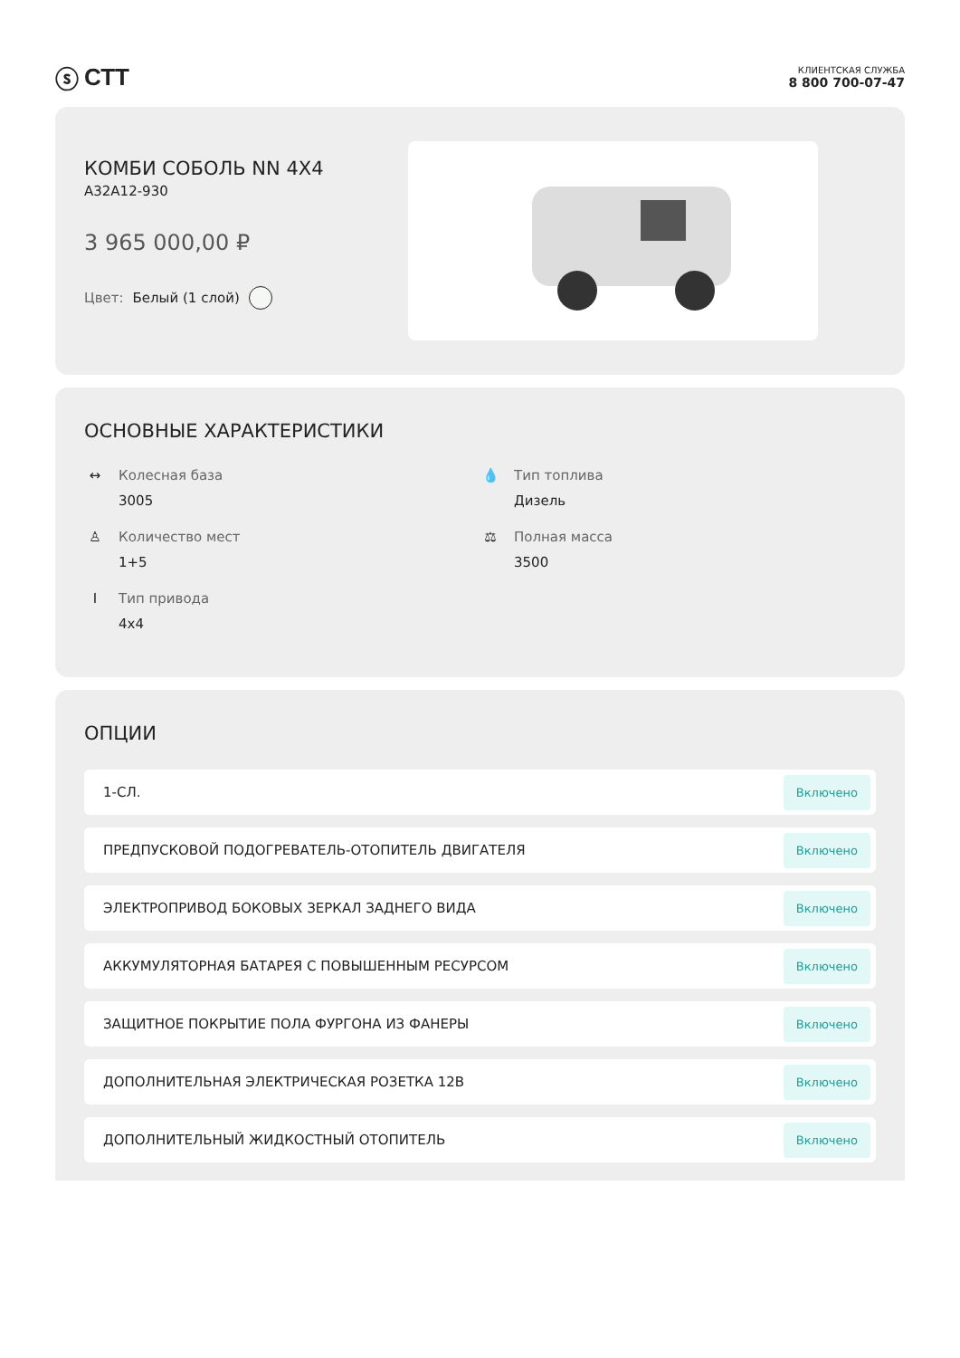ⓢ СТТ
КЛИЕНТСКАЯ СЛУЖБА
8 800 700-07-47
КОМБИ СОБОЛЬ NN 4X4
А32А12-930
3 965 000,00 ₽
Цвет: Белый (1 слой)
ОСНОВНЫЕ ХАРАКТЕРИСТИКИ
↔ Колесная база
3005
💧 Тип топлива
Дизель
♙ Количество мест
1+5
⚖ Полная масса
3500
Ӏ Тип привода
4x4
ОПЦИИ
1-СЛ. Включено
ПРЕДПУСКОВОЙ ПОДОГРЕВАТЕЛЬ-ОТОПИТЕЛЬ ДВИГАТЕЛЯ Включено
ЭЛЕКТРОПРИВОД БОКОВЫХ ЗЕРКАЛ ЗАДНЕГО ВИДА Включено
АККУМУЛЯТОРНАЯ БАТАРЕЯ С ПОВЫШЕННЫМ РЕСУРСОМ Включено
ЗАЩИТНОЕ ПОКРЫТИЕ ПОЛА ФУРГОНА ИЗ ФАНЕРЫ Включено
ДОПОЛНИТЕЛЬНАЯ ЭЛЕКТРИЧЕСКАЯ РОЗЕТКА 12В Включено
ДОПОЛНИТЕЛЬНЫЙ ЖИДКОСТНЫЙ ОТОПИТЕЛЬ Включено